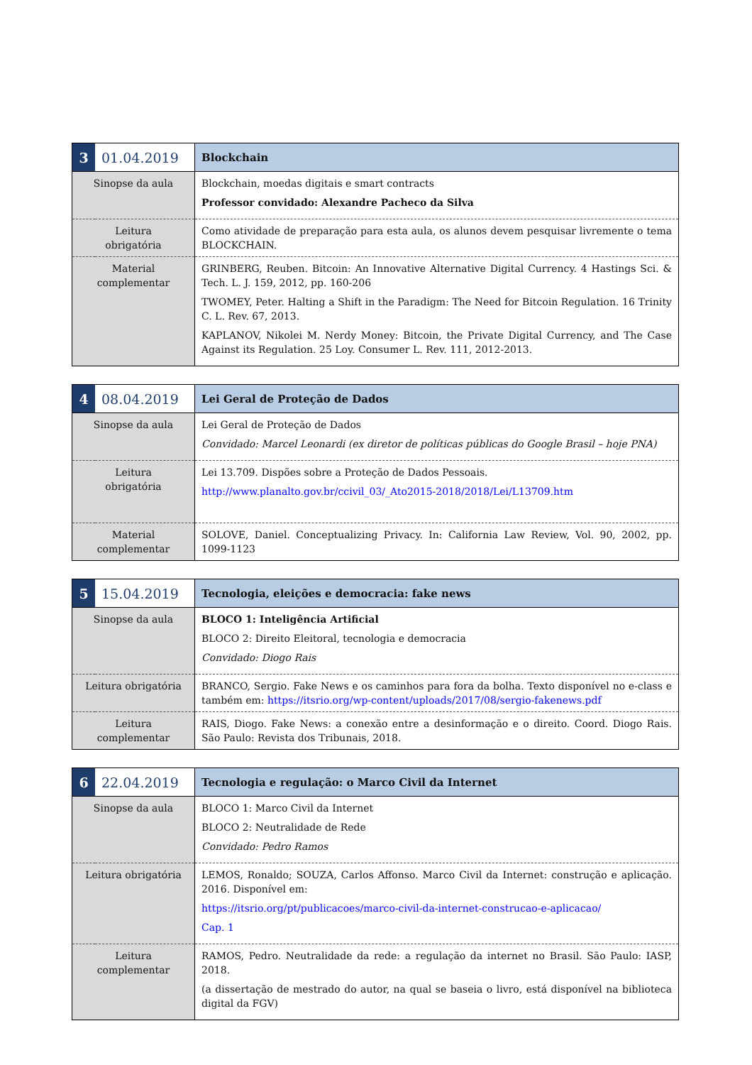| 3 | 01.04.2019 | Blockchain |
| Sinopse da aula | | Blockchain, moedas digitais e smart contracts Professor convidado: Alexandre Pacheco da Silva |
| Leitura obrigatória | | Como atividade de preparação para esta aula, os alunos devem pesquisar livremente o tema BLOCKCHAIN. |
| Material complementar | | GRINBERG, Reuben. Bitcoin: An Innovative Alternative Digital Currency. 4 Hastings Sci. & Tech. L. J. 159, 2012, pp. 160-206 TWOMEY, Peter. Halting a Shift in the Paradigm: The Need for Bitcoin Regulation. 16 Trinity C. L. Rev. 67, 2013. KAPLANOV, Nikolei M. Nerdy Money: Bitcoin, the Private Digital Currency, and The Case Against its Regulation. 25 Loy. Consumer L. Rev. 111, 2012-2013. |
| 4 | 08.04.2019 | Lei Geral de Proteção de Dados |
| Sinopse da aula | | Lei Geral de Proteção de Dados Convidado: Marcel Leonardi (ex diretor de políticas públicas do Google Brasil – hoje PNA) |
| Leitura obrigatória | | Lei 13.709. Dispões sobre a Proteção de Dados Pessoais. http://www.planalto.gov.br/ccivil_03/_Ato2015-2018/2018/Lei/L13709.htm |
| Material complementar | | SOLOVE, Daniel. Conceptualizing Privacy. In: California Law Review, Vol. 90, 2002, pp. 1099-1123 |
| 5 | 15.04.2019 | Tecnologia, eleições e democracia: fake news |
| Sinopse da aula | | BLOCO 1: Inteligência Artificial BLOCO 2: Direito Eleitoral, tecnologia e democracia Convidado: Diogo Rais |
| Leitura obrigatória | | BRANCO, Sergio. Fake News e os caminhos para fora da bolha. Texto disponível no e-class e também em: https://itsrio.org/wp-content/uploads/2017/08/sergio-fakenews.pdf |
| Leitura complementar | | RAIS, Diogo. Fake News: a conexão entre a desinformação e o direito. Coord. Diogo Rais. São Paulo: Revista dos Tribunais, 2018. |
| 6 | 22.04.2019 | Tecnologia e regulação: o Marco Civil da Internet |
| Sinopse da aula | | BLOCO 1: Marco Civil da Internet BLOCO 2: Neutralidade de Rede Convidado: Pedro Ramos |
| Leitura obrigatória | | LEMOS, Ronaldo; SOUZA, Carlos Affonso. Marco Civil da Internet: construção e aplicação. 2016. Disponível em: https://itsrio.org/pt/publicacoes/marco-civil-da-internet-construcao-e-aplicacao/ Cap. 1 |
| Leitura complementar | | RAMOS, Pedro. Neutralidade da rede: a regulação da internet no Brasil. São Paulo: IASP, 2018. (a dissertação de mestrado do autor, na qual se baseia o livro, está disponível na biblioteca digital da FGV) |